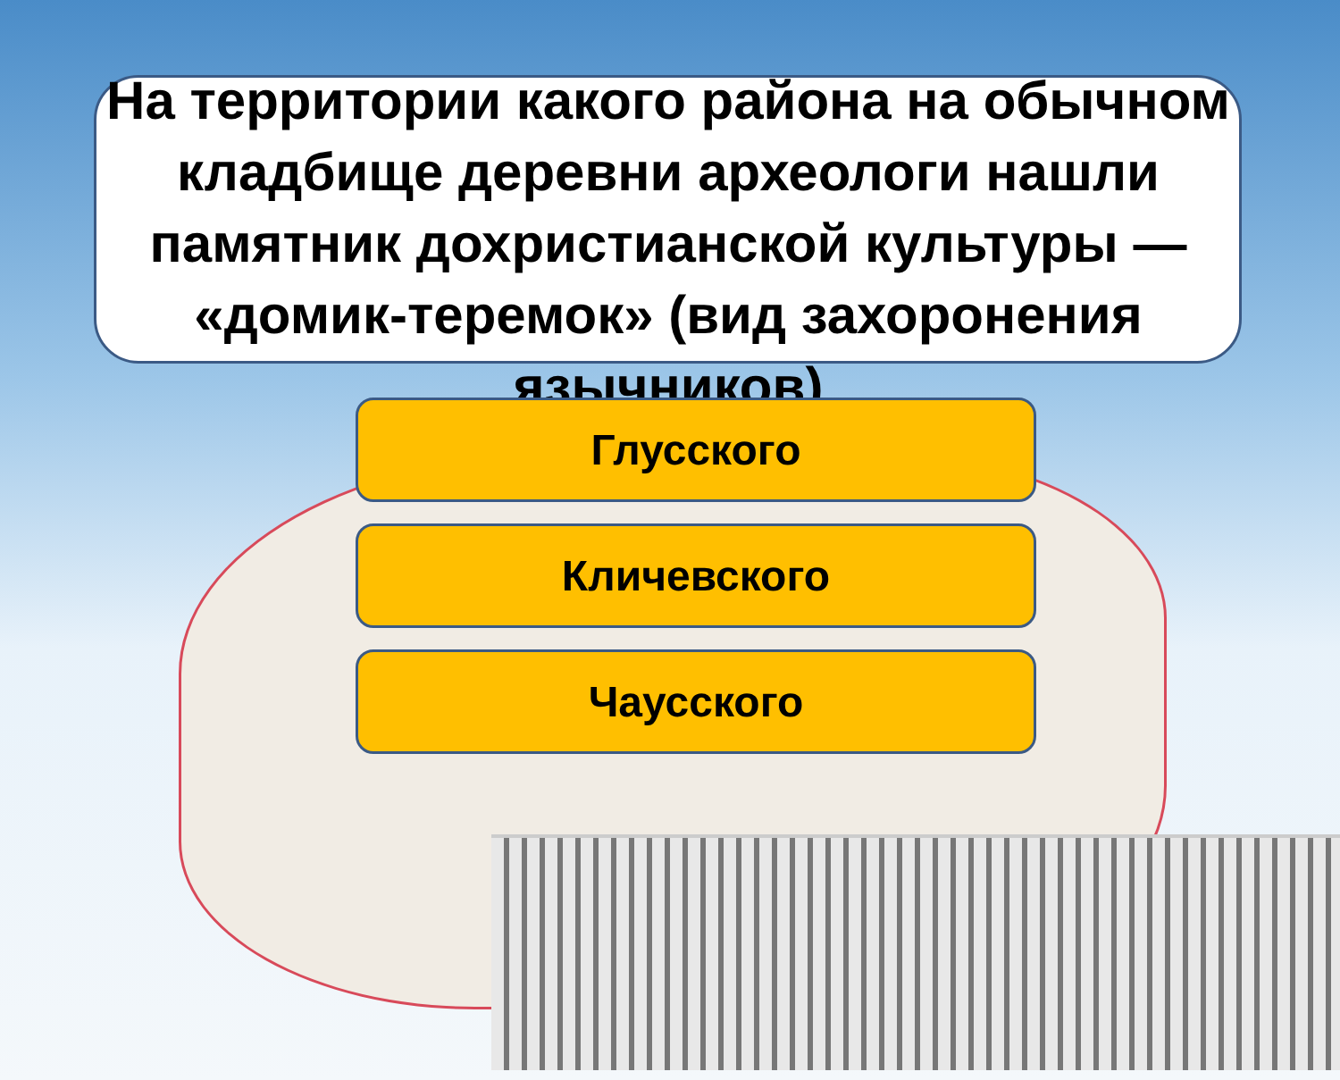На территории какого района на обычном кладбище деревни археологи нашли памятник дохристианской культуры — «домик-теремок» (вид захоронения язычников)
Глусского
Кличевского
Чаусского